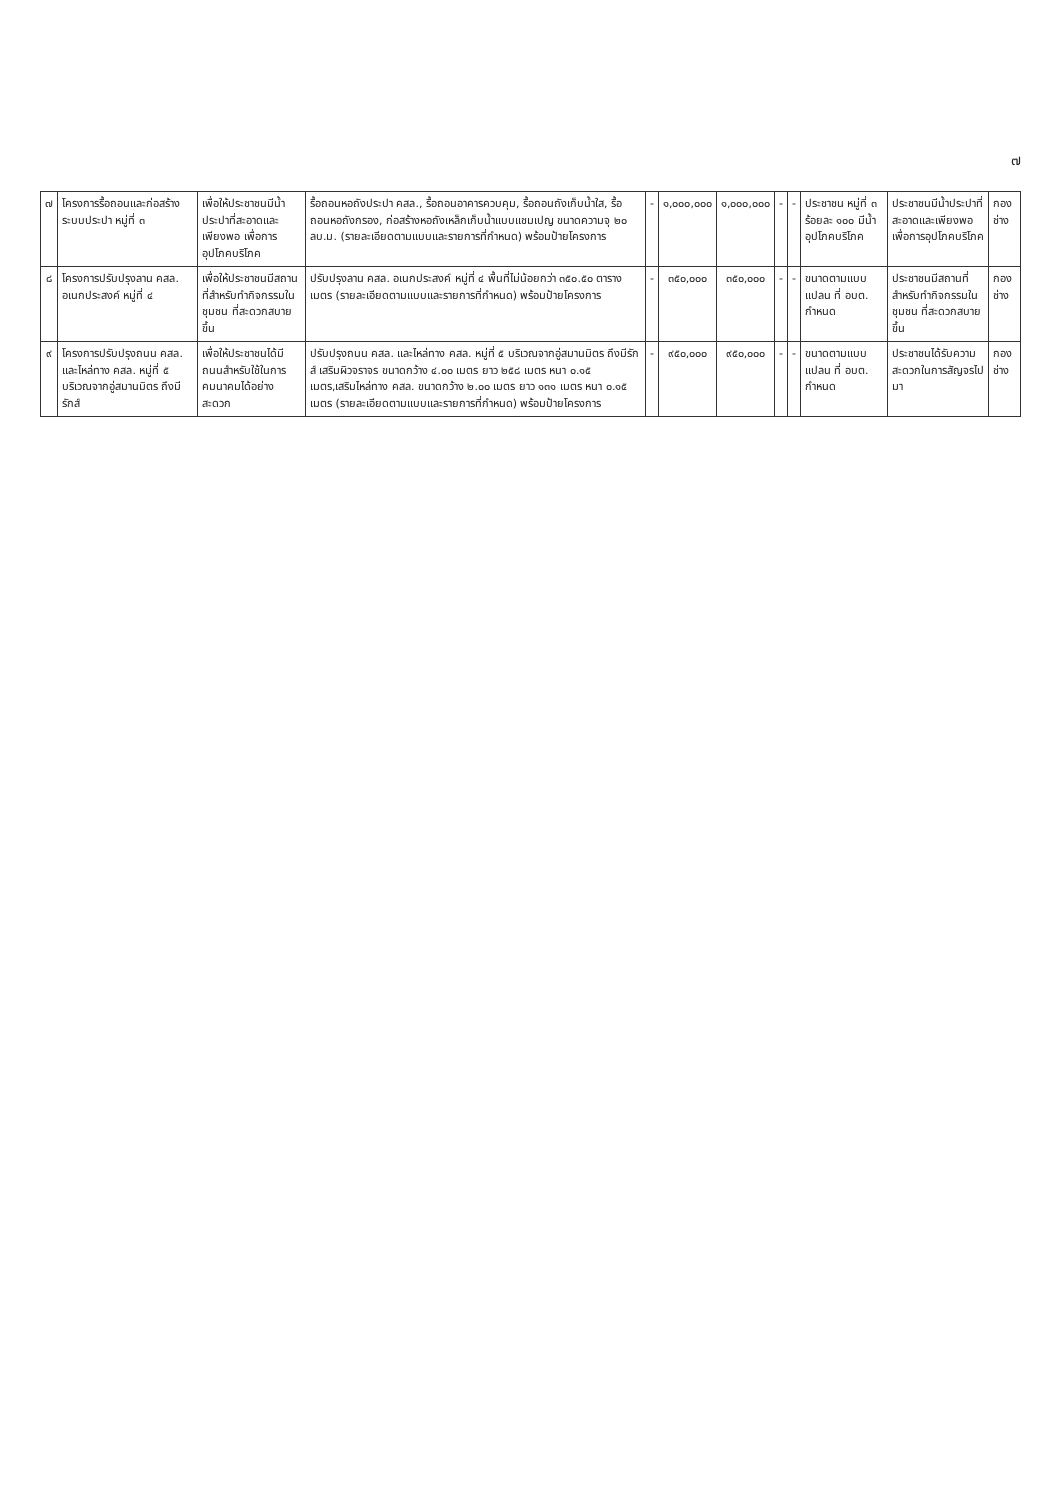๗
| ๗ | โครงการรื้อถอนและก่อสร้างระบบประปา หมู่ที่ ๓ | เพื่อให้ประชาชนมีน้ำประปาที่สะอาดและเพียงพอ เพื่อการอุปโภคบริโภค | รื้อถอนหอถังประปา คสล., รื้อถอนอาคารควบคุม, รื้อถอนถังเก็บน้ำใส, รื้อถอนหอถังกรอง, ก่อสร้างหอถังเหล็กเก็บน้ำแบบแชมเปญ ขนาดความจุ ๒๐ ลบ.ม. (รายละเอียดตามแบบและรายการที่กำหนด) พร้อมป้ายโครงการ | - | ๑,๐๐๐,๐๐๐ | ๑,๐๐๐,๐๐๐ | - | - | ประชาชน หมู่ที่ ๓ ร้อยละ ๑๐๐ มีน้ำอุปโภคบริโภค | ประชาชนมีน้ำประปาที่สะอาดและเพียงพอ เพื่อการอุปโภคบริโภค | กองช่าง |
| ๘ | โครงการปรับปรุงลาน คสล. อเนกประสงค์ หมู่ที่ ๔ | เพื่อให้ประชาชนมีสถานที่สำหรับทำกิจกรรมในชุมชน ที่สะดวกสบายขึ้น | ปรับปรุงลาน คสล. อเนกประสงค์ หมู่ที่ ๔ พื้นที่ไม่น้อยกว่า ๓๕๐.๕๐ ตารางเมตร (รายละเอียดตามแบบและรายการที่กำหนด) พร้อมป้ายโครงการ | - | ๓๕๐,๐๐๐ | ๓๕๐,๐๐๐ | - | - | ขนาดตามแบบแปลน ที่ อบต. กำหนด | ประชาชนมีสถานที่สำหรับทำกิจกรรมในชุมชน ที่สะดวกสบายขึ้น | กองช่าง |
| ๙ | โครงการปรับปรุงถนน คสล. และไหล่ทาง คสล. หมู่ที่ ๕ บริเวณจากอู่สมานมิตร ถึงมีรักส์ | เพื่อให้ประชาชนได้มีถนนสำหรับใช้ในการคมนาคมได้อย่างสะดวก | ปรับปรุงถนน คสล. และไหล่ทาง คสล. หมู่ที่ ๕ บริเวณจากอู่สมานมิตร ถึงมีรักส์ เสริมผิวจราจร ขนาดกว้าง ๔.๐๐ เมตร ยาว ๒๕๘ เมตร หนา ๐.๑๕ เมตร,เสริมไหล่ทาง คสล. ขนาดกว้าง ๒.๐๐ เมตร ยาว ๑๓๑ เมตร หนา ๐.๑๕ เมตร (รายละเอียดตามแบบและรายการที่กำหนด) พร้อมป้ายโครงการ | - | ๙๕๐,๐๐๐ | ๙๕๐,๐๐๐ | - | - | ขนาดตามแบบแปลน ที่ อบต. กำหนด | ประชาชนได้รับความสะดวกในการสัญจรไปมา | กองช่าง |